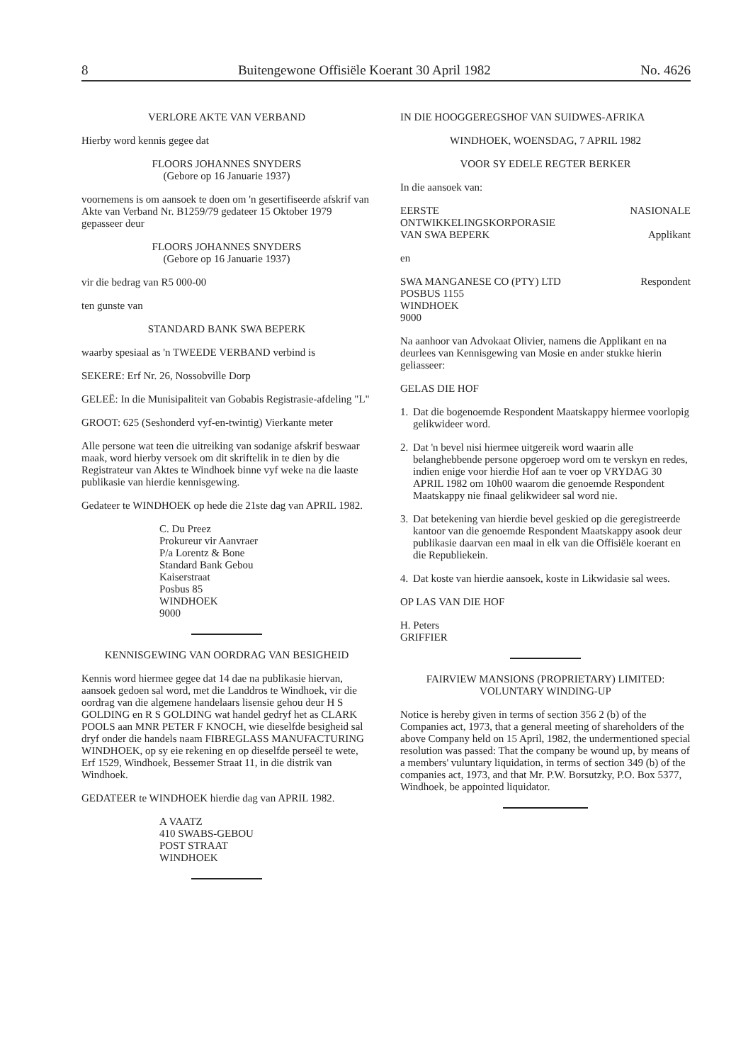8 Buitengewone Offisiële Koerant 30 April 1982 No. 4626
VERLORE AKTE VAN VERBAND
Hierby word kennis gegee dat
FLOORS JOHANNES SNYDERS
(Gebore op 16 Januarie 1937)
voornemens is om aansoek te doen om 'n gesertifiseerde afskrif van Akte van Verband Nr. B1259/79 gedateer 15 Oktober 1979 gepasseer deur
FLOORS JOHANNES SNYDERS
(Gebore op 16 Januarie 1937)
vir die bedrag van R5 000-00
ten gunste van
STANDARD BANK SWA BEPERK
waarby spesiaal as 'n TWEEDE VERBAND verbind is
SEKERE: Erf Nr. 26, Nossobville Dorp
GELEË: In die Munisipaliteit van Gobabis Registrasie-afdeling "L"
GROOT: 625 (Seshonderd vyf-en-twintig) Vierkante meter
Alle persone wat teen die uitreiking van sodanige afskrif beswaar maak, word hierby versoek om dit skriftelik in te dien by die Registrateur van Aktes te Windhoek binne vyf weke na die laaste publikasie van hierdie kennisgewing.
Gedateer te WINDHOEK op hede die 21ste dag van APRIL 1982.
C. Du Preez
Prokureur vir Aanvraer
P/a Lorentz & Bone
Standard Bank Gebou
Kaiserstraat
Posbus 85
WINDHOEK
9000
KENNISGEWING VAN OORDRAG VAN BESIGHEID
Kennis word hiermee gegee dat 14 dae na publikasie hiervan, aansoek gedoen sal word, met die Landdros te Windhoek, vir die oordrag van die algemene handelaars lisensie gehou deur H S GOLDING en R S GOLDING wat handel gedryf het as CLARK POOLS aan MNR PETER F KNOCH, wie dieselfde besigheid sal dryf onder die handels naam FIBREGLASS MANUFACTURING WINDHOEK, op sy eie rekening en op dieselfde perseël te wete, Erf 1529, Windhoek, Bessemer Straat 11, in die distrik van Windhoek.
GEDATEER te WINDHOEK hierdie dag van APRIL 1982.
A VAATZ
410 SWABS-GEBOU
POST STRAAT
WINDHOEK
IN DIE HOOGGEREGSHOF VAN SUIDWES-AFRIKA
WINDHOEK, WOENSDAG, 7 APRIL 1982
VOOR SY EDELE REGTER BERKER
In die aansoek van:
EERSTE NASIONALE
ONTWIKKELINGSKORPORASIE
VAN SWA BEPERK Applikant
en
SWA MANGANESE CO (PTY) LTD Respondent
POSBUS 1155
WINDHOEK
9000
Na aanhoor van Advokaat Olivier, namens die Applikant en na deurlees van Kennisgewing van Mosie en ander stukke hierin geliasseer:
GELAS DIE HOF
1. Dat die bogenoemde Respondent Maatskappy hiermee voorlopig gelikwideer word.
2. Dat 'n bevel nisi hiermee uitgereik word waarin alle belanghebbende persone opgeroep word om te verskyn en redes, indien enige voor hierdie Hof aan te voer op VRYDAG 30 APRIL 1982 om 10h00 waarom die genoemde Respondent Maatskappy nie finaal gelikwideer sal word nie.
3. Dat betekening van hierdie bevel geskied op die geregistreerde kantoor van die genoemde Respondent Maatskappy asook deur publikasie daarvan een maal in elk van die Offisiële koerant en die Republiekein.
4. Dat koste van hierdie aansoek, koste in Likwidasie sal wees.
OP LAS VAN DIE HOF
H. Peters
GRIFFIER
FAIRVIEW MANSIONS (PROPRIETARY) LIMITED: VOLUNTARY WINDING-UP
Notice is hereby given in terms of section 356 2 (b) of the Companies act, 1973, that a general meeting of shareholders of the above Company held on 15 April, 1982, the undermentioned special resolution was passed: That the company be wound up, by means of a members' vuluntary liquidation, in terms of section 349 (b) of the companies act, 1973, and that Mr. P.W. Borsutzky, P.O. Box 5377, Windhoek, be appointed liquidator.